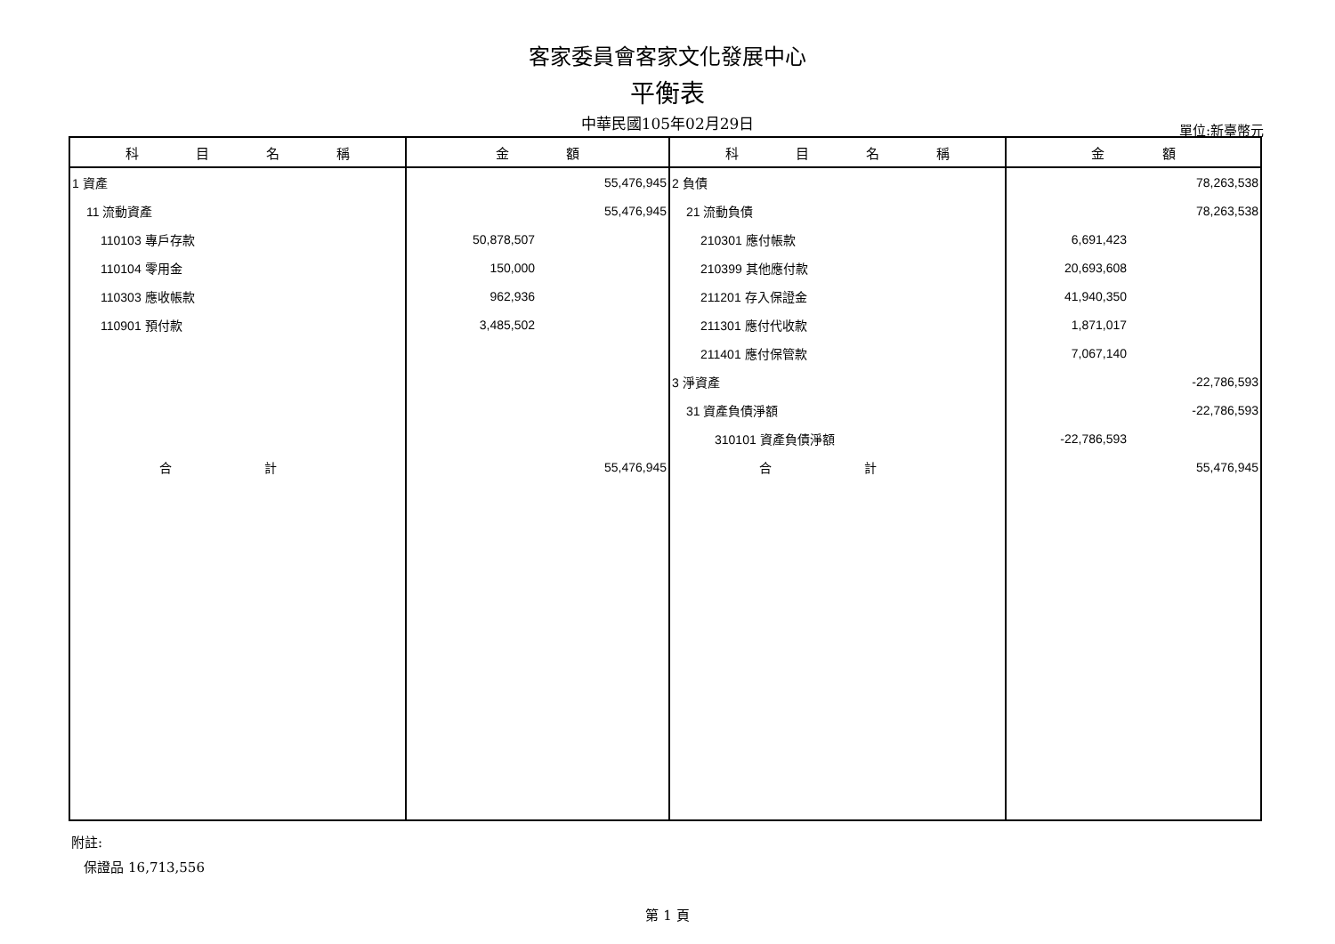客家委員會客家文化發展中心
平衡表
中華民國105年02月29日 單位:新臺幣元
| 科 目 名 稱 | 金 額 | 科 目 名 稱 | 金 額 |
| --- | --- | --- | --- |
| 1 資產 | 55,476,945 | 2 負債 | 78,263,538 |
| 11 流動資產 | 55,476,945 | 21 流動負債 | 78,263,538 |
| 110103 專戶存款 | 50,878,507 | 210301 應付帳款 | 6,691,423 |
| 110104 零用金 | 150,000 | 210399 其他應付款 | 20,693,608 |
| 110303 應收帳款 | 962,936 | 211201 存入保證金 | 41,940,350 |
| 110901 預付款 | 3,485,502 | 211301 應付代收款 | 1,871,017 |
| | | 211401 應付保管款 | 7,067,140 |
| | | 3 淨資產 | -22,786,593 |
| | | 31 資產負債淨額 | -22,786,593 |
| | | 310101 資產負債淨額 | -22,786,593 |
| 合 計 | 55,476,945 | 合 計 | 55,476,945 |
附註:
保證品 16,713,556
第 1 頁